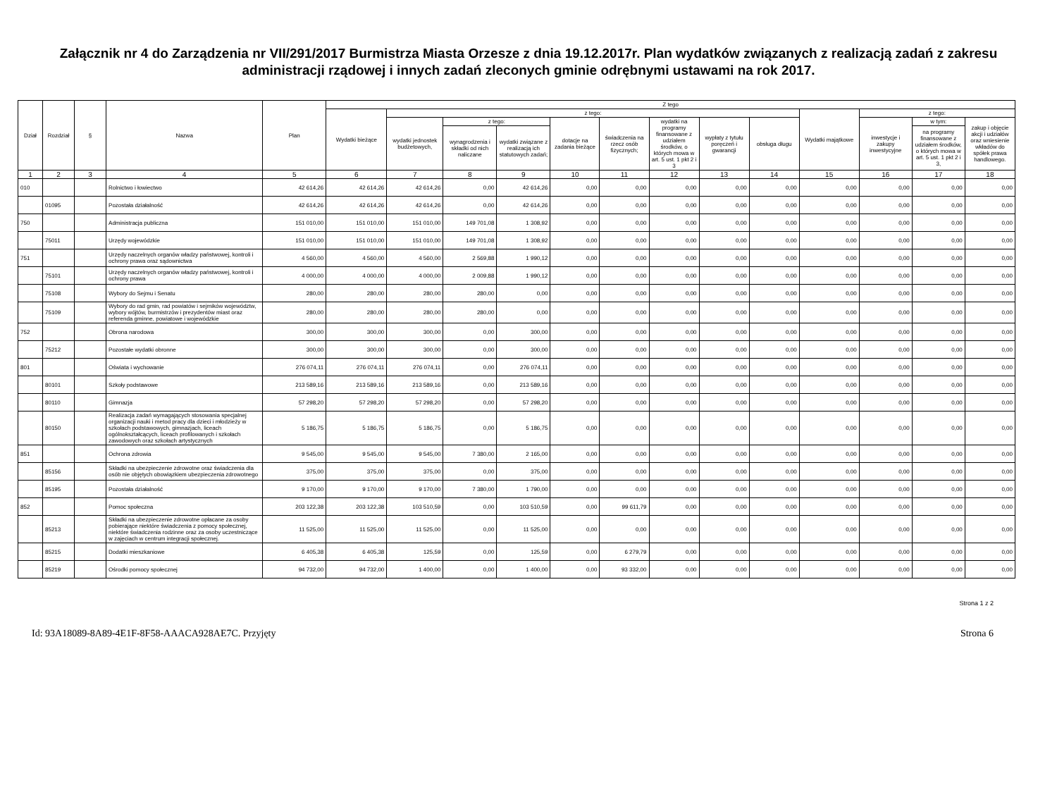Załącznik nr 4 do Zarządzenia nr VII/291/2017 Burmistrza Miasta Orzesze z dnia 19.12.2017r. Plan wydatków związanych z realizacją zadań z zakresu administracji rządowej i innych zadań zleconych gminie odrębnymi ustawami na rok 2017.
| Dział | Rozdział | § | Nazwa | Plan | Z tego | | | | | | | | | | | | |
| --- | --- | --- | --- | --- | --- | --- | --- | --- | --- | --- | --- | --- | --- | --- | --- | --- | --- |
| | | | | | Wydatki bieżące | z tego: | | | | | | | | Wydatki majątkowe | z tego: | | |
| | | | | | | wydatki jednostek budżetowych, | z tego: | | dotacje na zadania bieżące | świadczenia na rzecz osób fizycznych; | wydatki na programy finansowane z udziałem środków, o których mowa w art. 5 ust. 1 pkt 2 i 3 | wypłaty z tytułu poręczeń i gwarancji | obsługa długu | | inwestycje i zakupy inwestycyjne | w tym: | zakup i objęcie akcji i udziałów oraz wniesienie wkładów do spółek prawa handlowego. |
| | | | | | | | wynagrodzenia i składki od nich naliczane | wydatki związane z realizacją ich statutowych zadań; | | | | | | | | na programy finansowane z udziałem środków, o których mowa w art. 5 ust. 1 pkt 2 i 3, | |
| 1 | 2 | 3 | 4 | 5 | 6 | 7 | 8 | 9 | 10 | 11 | 12 | 13 | 14 | 15 | 16 | 17 | 18 |
| 010 | | | Rolnictwo i łowiectwo | 42 614,26 | 42 614,26 | 42 614,26 | 0,00 | 42 614,26 | 0,00 | 0,00 | 0,00 | 0,00 | 0,00 | 0,00 | 0,00 | 0,00 | 0,00 |
| | 01095 | | Pozostała działalność | 42 614,26 | 42 614,26 | 42 614,26 | 0,00 | 42 614,26 | 0,00 | 0,00 | 0,00 | 0,00 | 0,00 | 0,00 | 0,00 | 0,00 | 0,00 |
| 750 | | | Administracja publiczna | 151 010,00 | 151 010,00 | 151 010,00 | 149 701,08 | 1 308,92 | 0,00 | 0,00 | 0,00 | 0,00 | 0,00 | 0,00 | 0,00 | 0,00 | 0,00 |
| | 75011 | | Urzędy wojewódzkie | 151 010,00 | 151 010,00 | 151 010,00 | 149 701,08 | 1 308,92 | 0,00 | 0,00 | 0,00 | 0,00 | 0,00 | 0,00 | 0,00 | 0,00 | 0,00 |
| 751 | | | Urzędy naczelnych organów władzy państwowej, kontroli i ochrony prawa oraz sądownictwa | 4 560,00 | 4 560,00 | 4 560,00 | 2 569,88 | 1 990,12 | 0,00 | 0,00 | 0,00 | 0,00 | 0,00 | 0,00 | 0,00 | 0,00 | 0,00 |
| | 75101 | | Urzędy naczelnych organów władzy państwowej, kontroli i ochrony prawa | 4 000,00 | 4 000,00 | 4 000,00 | 2 009,88 | 1 990,12 | 0,00 | 0,00 | 0,00 | 0,00 | 0,00 | 0,00 | 0,00 | 0,00 | 0,00 |
| | 75108 | | Wybory do Sejmu i Senatu | 280,00 | 280,00 | 280,00 | 280,00 | 0,00 | 0,00 | 0,00 | 0,00 | 0,00 | 0,00 | 0,00 | 0,00 | 0,00 | 0,00 |
| | 75109 | | Wybory do rad gmin, rad powiatów i sejmików województw, wybory wójtów, burmistrzów i prezydentów miast oraz referenda gminne, powiatowe i wojewódzkie | 280,00 | 280,00 | 280,00 | 280,00 | 0,00 | 0,00 | 0,00 | 0,00 | 0,00 | 0,00 | 0,00 | 0,00 | 0,00 | 0,00 |
| 752 | | | Obrona narodowa | 300,00 | 300,00 | 300,00 | 0,00 | 300,00 | 0,00 | 0,00 | 0,00 | 0,00 | 0,00 | 0,00 | 0,00 | 0,00 | 0,00 |
| | 75212 | | Pozostałe wydatki obronne | 300,00 | 300,00 | 300,00 | 0,00 | 300,00 | 0,00 | 0,00 | 0,00 | 0,00 | 0,00 | 0,00 | 0,00 | 0,00 | 0,00 |
| 801 | | | Oświata i wychowanie | 276 074,11 | 276 074,11 | 276 074,11 | 0,00 | 276 074,11 | 0,00 | 0,00 | 0,00 | 0,00 | 0,00 | 0,00 | 0,00 | 0,00 | 0,00 |
| | 80101 | | Szkoły podstawowe | 213 589,16 | 213 589,16 | 213 589,16 | 0,00 | 213 589,16 | 0,00 | 0,00 | 0,00 | 0,00 | 0,00 | 0,00 | 0,00 | 0,00 | 0,00 |
| | 80110 | | Gimnazja | 57 298,20 | 57 298,20 | 57 298,20 | 0,00 | 57 298,20 | 0,00 | 0,00 | 0,00 | 0,00 | 0,00 | 0,00 | 0,00 | 0,00 | 0,00 |
| | 80150 | | Realizacja zadań wymagających stosowania specjalnej organizacji nauki i metod pracy dla dzieci i młodzieży w szkołach podstawowych, gimnazjach, liceach ogólnokształcących, liceach profilowanych i szkołach zawodowych oraz szkołach artystycznych | 5 186,75 | 5 186,75 | 5 186,75 | 0,00 | 5 186,75 | 0,00 | 0,00 | 0,00 | 0,00 | 0,00 | 0,00 | 0,00 | 0,00 | 0,00 |
| 851 | | | Ochrona zdrowia | 9 545,00 | 9 545,00 | 9 545,00 | 7 380,00 | 2 165,00 | 0,00 | 0,00 | 0,00 | 0,00 | 0,00 | 0,00 | 0,00 | 0,00 | 0,00 |
| | 85156 | | Składki na ubezpieczenie zdrowotne oraz świadczenia dla osób nie objętych obowiązkiem ubezpieczenia zdrowotnego | 375,00 | 375,00 | 375,00 | 0,00 | 375,00 | 0,00 | 0,00 | 0,00 | 0,00 | 0,00 | 0,00 | 0,00 | 0,00 | 0,00 |
| | 85195 | | Pozostała działalność | 9 170,00 | 9 170,00 | 9 170,00 | 7 380,00 | 1 790,00 | 0,00 | 0,00 | 0,00 | 0,00 | 0,00 | 0,00 | 0,00 | 0,00 | 0,00 |
| 852 | | | Pomoc społeczna | 203 122,38 | 203 122,38 | 103 510,59 | 0,00 | 103 510,59 | 0,00 | 99 611,79 | 0,00 | 0,00 | 0,00 | 0,00 | 0,00 | 0,00 | 0,00 |
| | 85213 | | Składki na ubezpieczenie zdrowotne opłacane za osoby pobierające niektóre świadczenia z pomocy społecznej, niektóre świadczenia rodzinne oraz za osoby uczestniczące w zajęciach w centrum integracji społecznej. | 11 525,00 | 11 525,00 | 11 525,00 | 0,00 | 11 525,00 | 0,00 | 0,00 | 0,00 | 0,00 | 0,00 | 0,00 | 0,00 | 0,00 | 0,00 |
| | 85215 | | Dodatki mieszkaniowe | 6 405,38 | 6 405,38 | 125,59 | 0,00 | 125,59 | 0,00 | 6 279,79 | 0,00 | 0,00 | 0,00 | 0,00 | 0,00 | 0,00 | 0,00 |
| | 85219 | | Ośrodki pomocy społecznej | 94 732,00 | 94 732,00 | 1 400,00 | 0,00 | 1 400,00 | 0,00 | 93 332,00 | 0,00 | 0,00 | 0,00 | 0,00 | 0,00 | 0,00 | 0,00 |
Strona 1 z 2
Id: 93A18089-8A89-4E1F-8F58-AAACA928AE7C. Przyjęty Strona 6